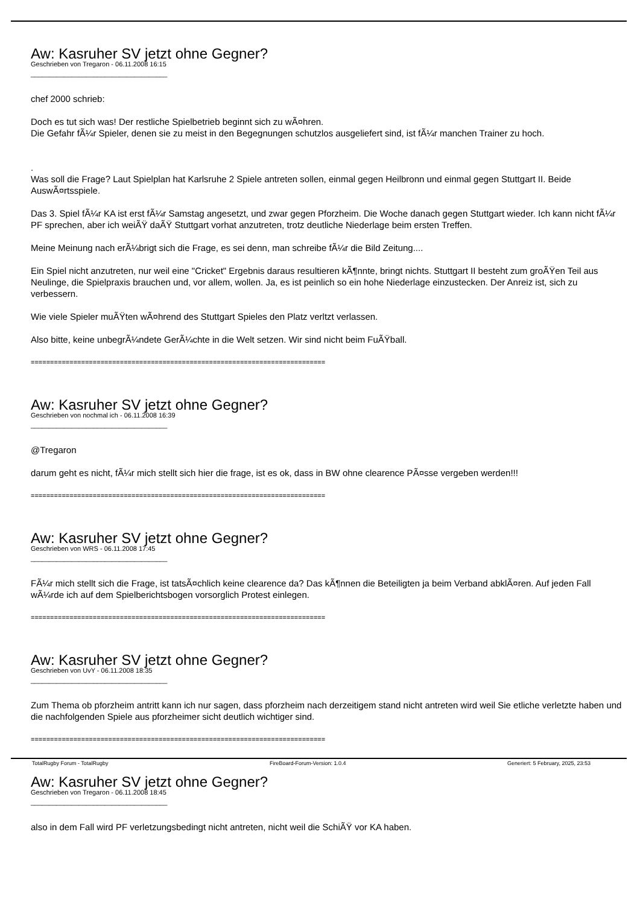Aw: Kasruher SV jetzt ohne Gegner?
Geschrieben von Tregaron - 06.11.2008 16:15
_____________________________________
chef 2000 schrieb:
Doch es tut sich was! Der restliche Spielbetrieb beginnt sich zu wÃ¤hren.
Die Gefahr fÃ¼r Spieler, denen sie zu meist in den Begegnungen schutzlos ausgeliefert sind, ist fÃ¼r manchen Trainer zu hoch.
.
Was soll die Frage? Laut Spielplan hat Karlsruhe 2 Spiele antreten sollen, einmal gegen Heilbronn und einmal gegen Stuttgart II. Beide AuswÃ¤rtsspiele.
Das 3. Spiel fÃ¼r KA ist erst fÃ¼r Samstag angesetzt, und zwar gegen Pforzheim. Die Woche danach gegen Stuttgart wieder. Ich kann nicht fÃ¼r PF sprechen, aber ich weiÃŸ daÃŸ Stuttgart vorhat anzutreten, trotz deutliche Niederlage beim ersten Treffen.
Meine Meinung nach erÃ¼brigt sich die Frage, es sei denn, man schreibe fÃ¼r die Bild Zeitung....
Ein Spiel nicht anzutreten, nur weil eine "Cricket" Ergebnis daraus resultieren kÃ¶nnte, bringt nichts. Stuttgart II besteht zum groÃŸen Teil aus Neulinge, die Spielpraxis brauchen und, vor allem, wollen. Ja, es ist peinlich so ein hohe Niederlage einzustecken. Der Anreiz ist, sich zu verbessern.
Wie viele Spieler muÃŸten wÃ¤hrend des Stuttgart Spieles den Platz verltzt verlassen.
Also bitte, keine unbegrÃ¼ndete GerÃ¼chte in die Welt setzen. Wir sind nicht beim FuÃŸball.
============================================================================
Aw: Kasruher SV jetzt ohne Gegner?
Geschrieben von nochmal ich - 06.11.2008 16:39
_____________________________________
@Tregaron
darum geht es nicht, fÃ¼r mich stellt sich hier die frage, ist es ok, dass in BW ohne clearence PÃ¤sse vergeben werden!!!
============================================================================
Aw: Kasruher SV jetzt ohne Gegner?
Geschrieben von WRS - 06.11.2008 17:45
_____________________________________
FÃ¼r mich stellt sich die Frage, ist tatsÃ¤chlich keine clearence da? Das kÃ¶nnen die Beteiligten ja beim Verband abklÃ¤ren. Auf jeden Fall wÃ¼rde ich auf dem Spielberichtsbogen vorsorglich Protest einlegen.
============================================================================
Aw: Kasruher SV jetzt ohne Gegner?
Geschrieben von UvY - 06.11.2008 18:35
_____________________________________
Zum Thema ob pforzheim antritt kann ich nur sagen, dass pforzheim nach derzeitigem stand nicht antreten wird weil Sie etliche verletzte haben und die nachfolgenden Spiele aus pforzheimer sicht deutlich wichtiger sind.
============================================================================
Aw: Kasruher SV jetzt ohne Gegner?
Geschrieben von Tregaron - 06.11.2008 18:45
_____________________________________
also in dem Fall wird PF verletzungsbedingt nicht antreten, nicht weil die SchiÃŸ vor KA haben.
TotalRugby Forum - TotalRugby FireBoard-Forum-Version: 1.0.4 Generiert: 5 February, 2025, 23:53